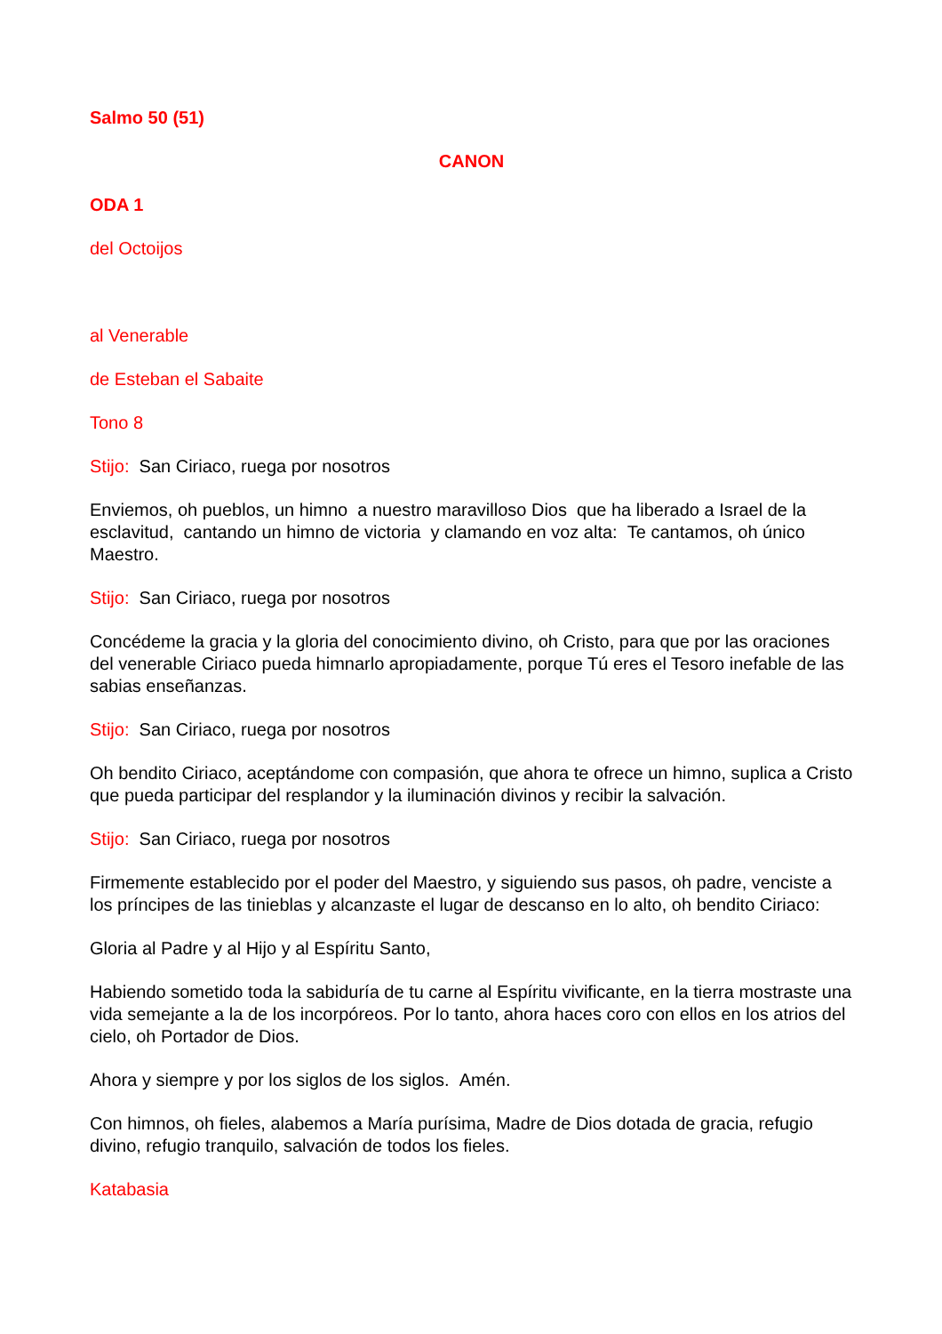Salmo 50 (51)
CANON
ODA 1
del Octoijos
al Venerable
de Esteban el Sabaite
Tono 8
Stijo: San Ciriaco, ruega por nosotros
Enviemos, oh pueblos, un himno a nuestro maravilloso Dios que ha liberado a Israel de la esclavitud, cantando un himno de victoria y clamando en voz alta: Te cantamos, oh único Maestro.
Stijo: San Ciriaco, ruega por nosotros
Concédeme la gracia y la gloria del conocimiento divino, oh Cristo, para que por las oraciones del venerable Ciriaco pueda himnarlo apropiadamente, porque Tú eres el Tesoro inefable de las sabias enseñanzas.
Stijo: San Ciriaco, ruega por nosotros
Oh bendito Ciriaco, aceptándome con compasión, que ahora te ofrece un himno, suplica a Cristo que pueda participar del resplandor y la iluminación divinos y recibir la salvación.
Stijo: San Ciriaco, ruega por nosotros
Firmemente establecido por el poder del Maestro, y siguiendo sus pasos, oh padre, venciste a los príncipes de las tinieblas y alcanzaste el lugar de descanso en lo alto, oh bendito Ciriaco:
Gloria al Padre y al Hijo y al Espíritu Santo,
Habiendo sometido toda la sabiduría de tu carne al Espíritu vivificante, en la tierra mostraste una vida semejante a la de los incorpóreos. Por lo tanto, ahora haces coro con ellos en los atrios del cielo, oh Portador de Dios.
Ahora y siempre y por los siglos de los siglos. Amén.
Con himnos, oh fieles, alabemos a María purísima, Madre de Dios dotada de gracia, refugio divino, refugio tranquilo, salvación de todos los fieles.
Katabasia